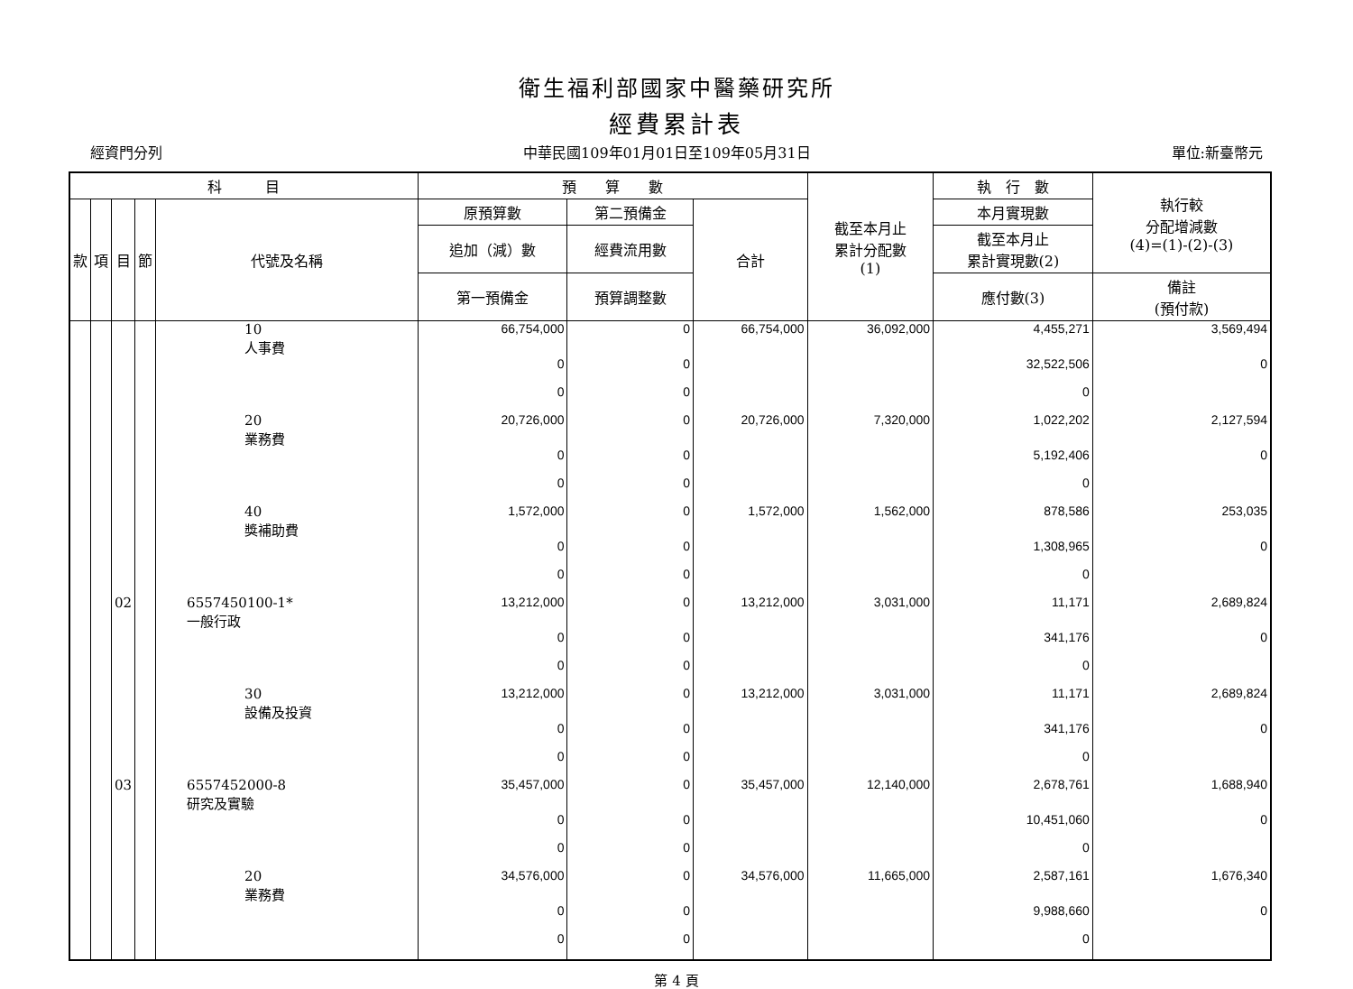衛生福利部國家中醫藥研究所
經費累計表
經資門分列 中華民國109年01月01日至109年05月31日 單位:新臺幣元
| 科 目 | | | | | 預 算 數 | | | 截至本月止 累計分配數 (1) | 執 行 數 | 執行較 分配增減數 (4)=(1)-(2)-(3) |
| --- | --- | --- | --- | --- | --- | --- | --- | --- | --- | --- |
| 款 | 項 | 目 | 節 | 代號及名稱 | 原預算數 | 第二預備金 | 合計 | | 本月實現數 | |
| | | | | | 追加（減）數 | 經費流用數 | | | 截至本月止 累計實現數(2) | |
| | | | | | 第一預備金 | 預算調整數 | | | 應付數(3) | 備註 (預付款) |
| | | | | 10 人事費 | 66,754,000 | 0 | 66,754,000 | 36,092,000 | 4,455,271 | 3,569,494 |
| | | | | | 0 | 0 | | | 32,522,506 | 0 |
| | | | | | 0 | 0 | | | 0 | |
| | | | | 20 業務費 | 20,726,000 | 0 | 20,726,000 | 7,320,000 | 1,022,202 | 2,127,594 |
| | | | | | 0 | 0 | | | 5,192,406 | 0 |
| | | | | | 0 | 0 | | | 0 | |
| | | | | 40 獎補助費 | 1,572,000 | 0 | 1,572,000 | 1,562,000 | 878,586 | 253,035 |
| | | | | | 0 | 0 | | | 1,308,965 | 0 |
| | | | | | 0 | 0 | | | 0 | |
| | | 02 | | 6557450100-1* 一般行政 | 13,212,000 | 0 | 13,212,000 | 3,031,000 | 11,171 | 2,689,824 |
| | | | | | 0 | 0 | | | 341,176 | 0 |
| | | | | | 0 | 0 | | | 0 | |
| | | | | 30 設備及投資 | 13,212,000 | 0 | 13,212,000 | 3,031,000 | 11,171 | 2,689,824 |
| | | | | | 0 | 0 | | | 341,176 | 0 |
| | | | | | 0 | 0 | | | 0 | |
| | | 03 | | 6557452000-8 研究及實驗 | 35,457,000 | 0 | 35,457,000 | 12,140,000 | 2,678,761 | 1,688,940 |
| | | | | | 0 | 0 | | | 10,451,060 | 0 |
| | | | | | 0 | 0 | | | 0 | |
| | | | | 20 業務費 | 34,576,000 | 0 | 34,576,000 | 11,665,000 | 2,587,161 | 1,676,340 |
| | | | | | 0 | 0 | | | 9,988,660 | 0 |
| | | | | | 0 | 0 | | | 0 | |
第 4 頁